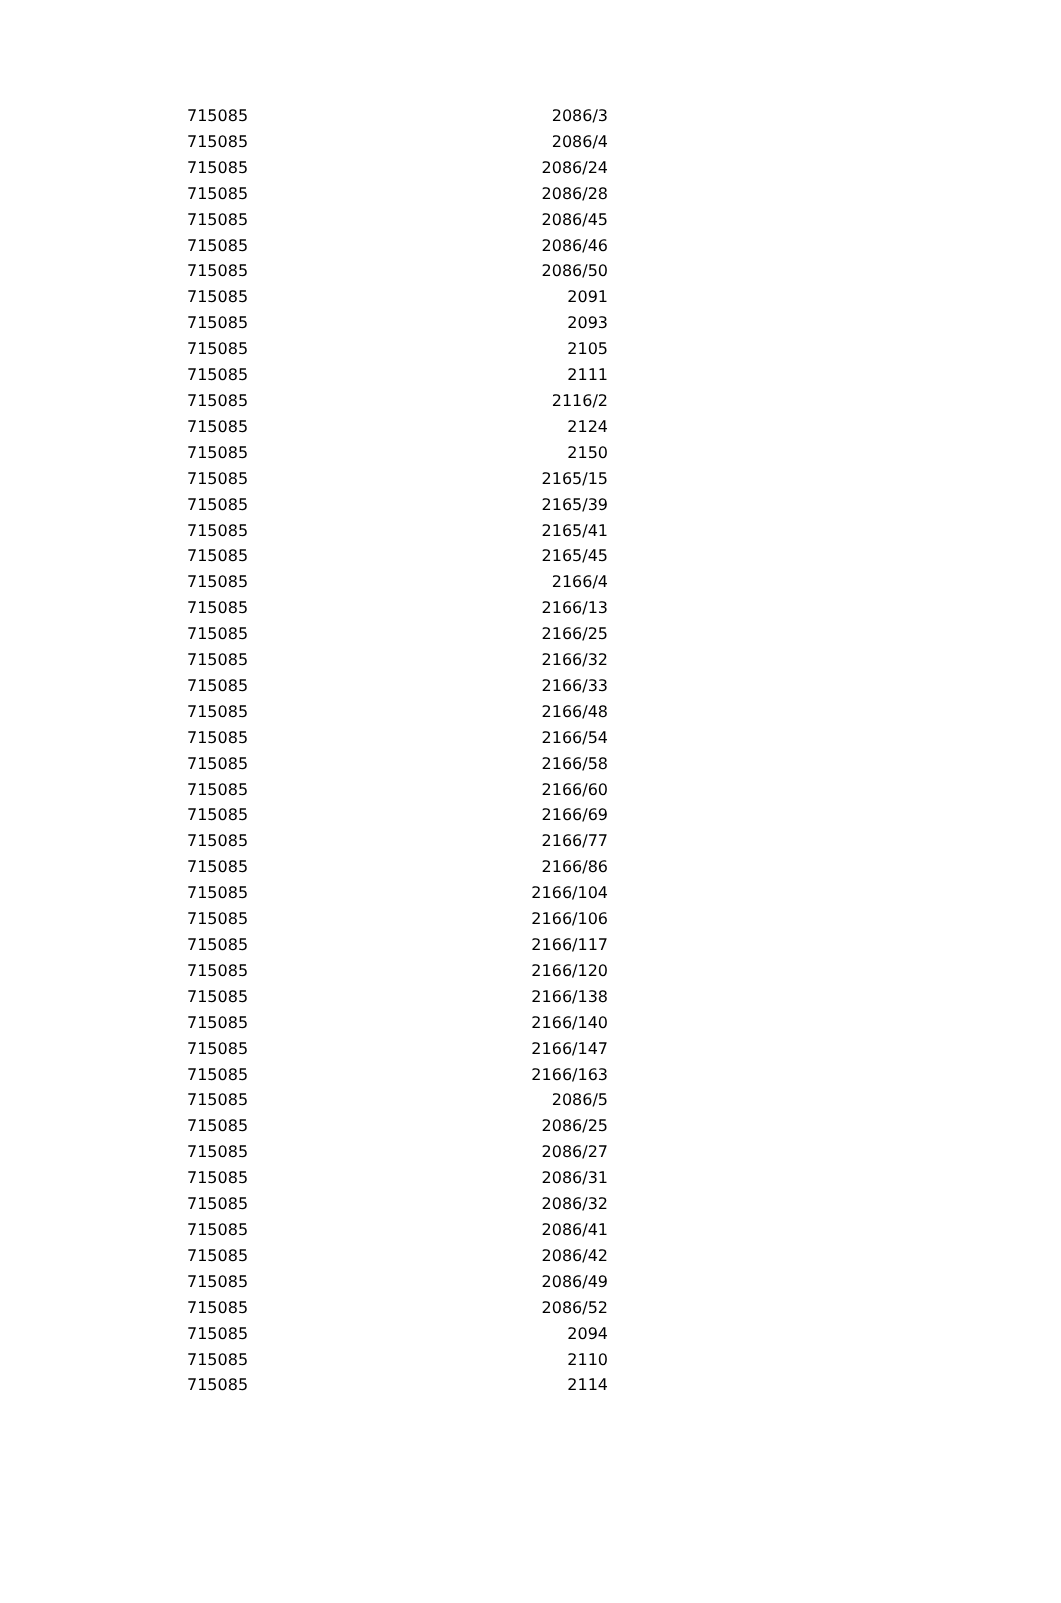| 715085 | 2086/3 |
| 715085 | 2086/4 |
| 715085 | 2086/24 |
| 715085 | 2086/28 |
| 715085 | 2086/45 |
| 715085 | 2086/46 |
| 715085 | 2086/50 |
| 715085 | 2091 |
| 715085 | 2093 |
| 715085 | 2105 |
| 715085 | 2111 |
| 715085 | 2116/2 |
| 715085 | 2124 |
| 715085 | 2150 |
| 715085 | 2165/15 |
| 715085 | 2165/39 |
| 715085 | 2165/41 |
| 715085 | 2165/45 |
| 715085 | 2166/4 |
| 715085 | 2166/13 |
| 715085 | 2166/25 |
| 715085 | 2166/32 |
| 715085 | 2166/33 |
| 715085 | 2166/48 |
| 715085 | 2166/54 |
| 715085 | 2166/58 |
| 715085 | 2166/60 |
| 715085 | 2166/69 |
| 715085 | 2166/77 |
| 715085 | 2166/86 |
| 715085 | 2166/104 |
| 715085 | 2166/106 |
| 715085 | 2166/117 |
| 715085 | 2166/120 |
| 715085 | 2166/138 |
| 715085 | 2166/140 |
| 715085 | 2166/147 |
| 715085 | 2166/163 |
| 715085 | 2086/5 |
| 715085 | 2086/25 |
| 715085 | 2086/27 |
| 715085 | 2086/31 |
| 715085 | 2086/32 |
| 715085 | 2086/41 |
| 715085 | 2086/42 |
| 715085 | 2086/49 |
| 715085 | 2086/52 |
| 715085 | 2094 |
| 715085 | 2110 |
| 715085 | 2114 |